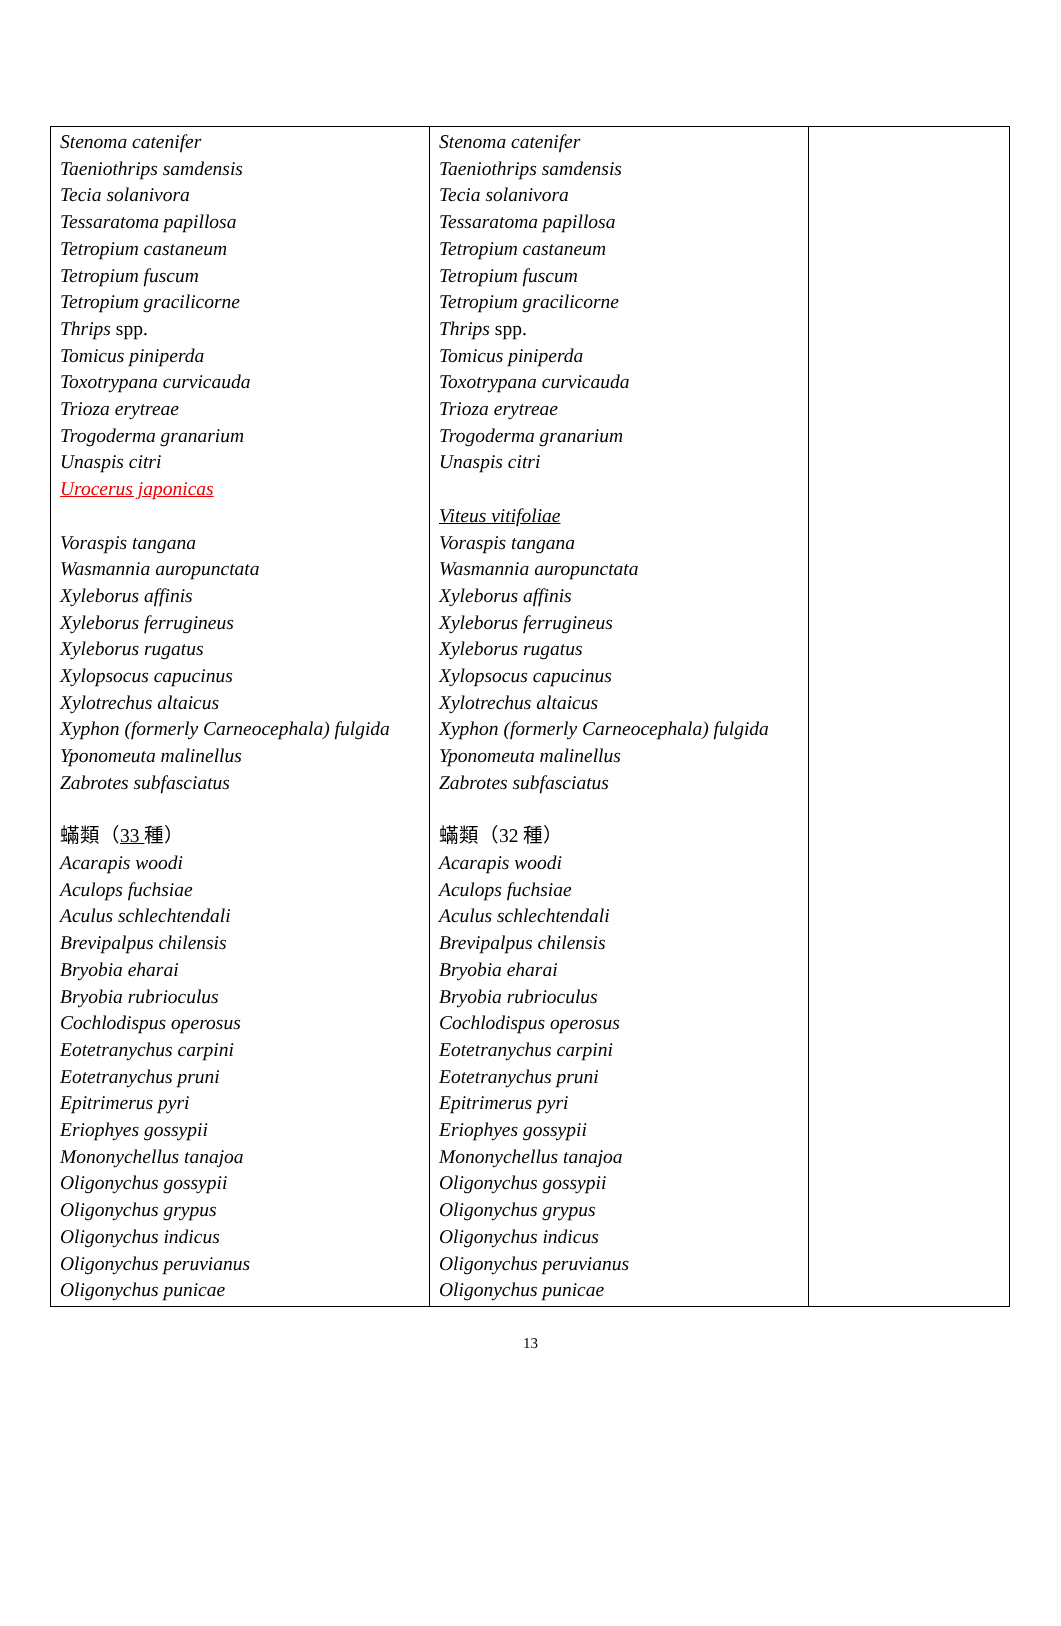| Stenoma catenifer Taeniothrips samdensis Tecia solanivora Tessaratoma papillosa Tetropium castaneum Tetropium fuscum Tetropium gracilicorne Thrips spp. Tomicus piniperda Toxotrypana curvicauda Trioza erytreae Trogoderma granarium Unaspis citri Urocerus japonicas Voraspis tangana Wasmannia auropunctata Xyleborus affinis Xyleborus ferrugineus Xyleborus rugatus Xylopsocus capucinus Xylotrechus altaicus Xyphon (formerly Carneocephala) fulgida Yponomeuta malinellus Zabrotes subfasciatus 蟎類（ 33 種） Acarapis woodi Aculops fuchsiae Aculus schlechtendali Brevipalpus chilensis Bryobia eharai Bryobia rubrioculus Cochlodispus operosus Eotetranychus carpini Eotetranychus pruni Epitrimerus pyri Eriophyes gossypii Mononychellus tanajoa Oligonychus gossypii Oligonychus grypus Oligonychus indicus Oligonychus peruvianus Oligonychus punicae | Stenoma catenifer Taeniothrips samdensis Tecia solanivora Tessaratoma papillosa Tetropium castaneum Tetropium fuscum Tetropium gracilicorne Thrips spp. Tomicus piniperda Toxotrypana curvicauda Trioza erytreae Trogoderma granarium Unaspis citri Viteus vitifoliae Voraspis tangana Wasmannia auropunctata Xyleborus affinis Xyleborus ferrugineus Xyleborus rugatus Xylopsocus capucinus Xylotrechus altaicus Xyphon (formerly Carneocephala) fulgida Yponomeuta malinellus Zabrotes subfasciatus 蟎類（32 種） Acarapis woodi Aculops fuchsiae Aculus schlechtendali Brevipalpus chilensis Bryobia eharai Bryobia rubrioculus Cochlodispus operosus Eotetranychus carpini Eotetranychus pruni Epitrimerus pyri Eriophyes gossypii Mononychellus tanajoa Oligonychus gossypii Oligonychus grypus Oligonychus indicus Oligonychus peruvianus Oligonychus punicae | |
13